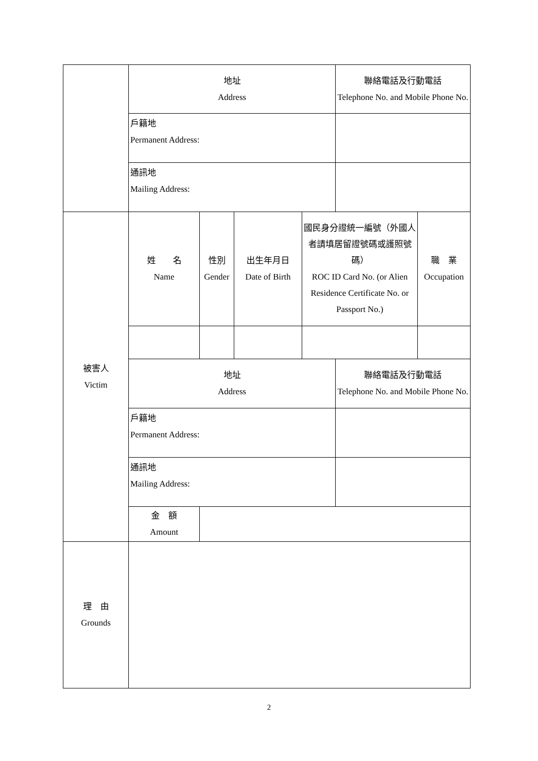| | 地址 Address | | | | 聯絡電話及行動電話 Telephone No. and Mobile Phone No. | |
| | 戶籍地 Permanent Address: | | | | | |
| | 通訊地 Mailing Address: | | | | | |
| 被害人 Victim | 姓 名 Name | 性別 Gender | 出生年月日 Date of Birth | 國民身分證統一編號（外國人者請填居留證號碼或護照號碼） ROC ID Card No. (or Alien Residence Certificate No. or Passport No.) | | 職 業 Occupation |
| | 地址 Address | | | | 聯絡電話及行動電話 Telephone No. and Mobile Phone No. | |
| | 戶籍地 Permanent Address: | | | | | |
| | 通訊地 Mailing Address: | | | | | |
| | 金 額 Amount | | | | | |
| 理 由 Grounds | | | | | | |
2